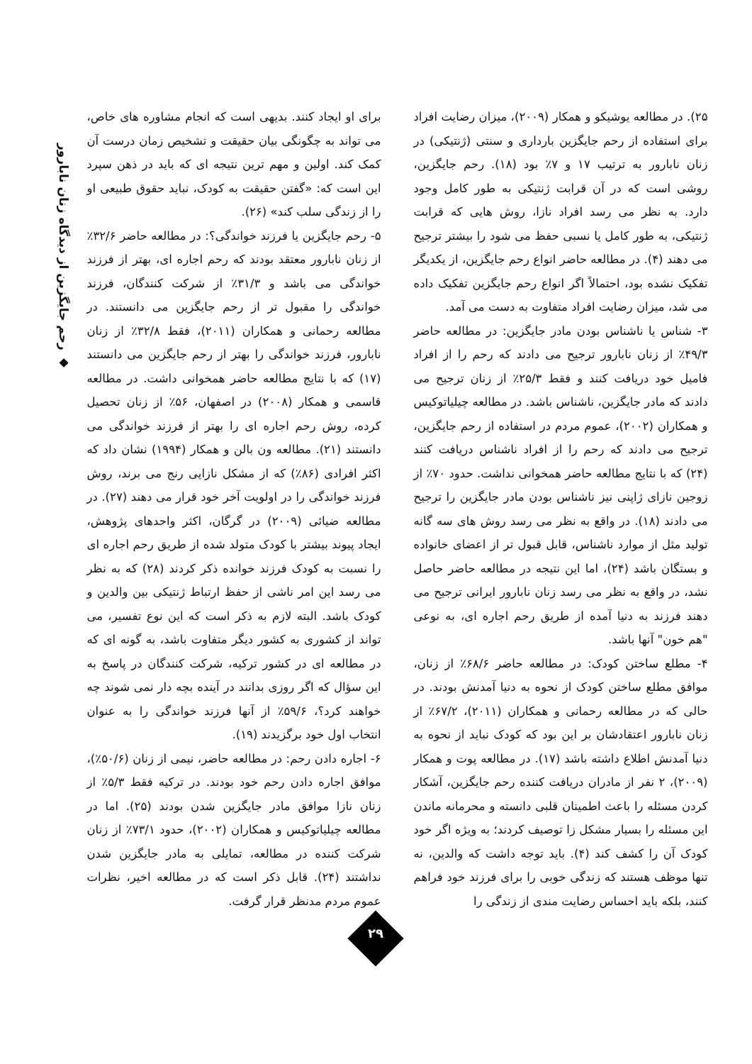◆ رحم جایگزین از دیدگاه زنان نابارور
۲۵). در مطالعه یوشیکو و همکار (۲۰۰۹)، میزان رضایت افراد برای استفاده از رحم جایگزین بارداری و سنتی (ژنتیکی) در زنان نابارور به ترتیب ۱۷ و ۷٪ بود (۱۸). رحم جایگزین، روشی است که در آن قرابت ژنتیکی به طور کامل وجود دارد. به نظر می رسد افراد نازا، روش هایی که قرابت ژنتیکی، به طور کامل یا نسبی حفظ می شود را بیشتر ترجیح می دهند (۴). در مطالعه حاضر انواع رحم جایگزین، از یکدیگر تفکیک نشده بود، احتمالاً اگر انواع رحم جایگزین تفکیک داده می شد، میزان رضایت افراد متفاوت به دست می آمد.
۳- شناس یا ناشناس بودن مادر جایگزین: در مطالعه حاضر ۴۹/۳٪ از زنان نابارور ترجیح می دادند که رحم را از افراد فامیل خود دریافت کنند و فقط ۲۵/۳٪ از زنان ترجیح می دادند که مادر جایگزین، ناشناس باشد. در مطالعه چیلیاتوکیس و همکاران (۲۰۰۲)، عموم مردم در استفاده از رحم جایگزین، ترجیح می دادند که رحم را از افراد ناشناس دریافت کنند (۲۴) که با نتایج مطالعه حاضر همخوانی نداشت. حدود ۷۰٪ از زوجین نازای ژاپنی نیز ناشناس بودن مادر جایگزین را ترجیح می دادند (۱۸). در واقع به نظر می رسد روش های سه گانه تولید مثل از موارد ناشناس، قابل قبول تر از اعضای خانواده و بستگان باشد (۲۴)، اما این نتیجه در مطالعه حاضر حاصل نشد، در واقع به نظر می رسد زنان نابارور ایرانی ترجیح می دهند فرزند به دنیا آمده از طریق رحم اجاره ای، به نوعی "هم خون" آنها باشد.
۴- مطلع ساختن کودک: در مطالعه حاضر ۶۸/۶٪ از زنان، موافق مطلع ساختن کودک از نحوه به دنیا آمدنش بودند. در حالی که در مطالعه رحمانی و همکاران (۲۰۱۱)، ۶۷/۲٪ از زنان نابارور اعتقادشان بر این بود که کودک نباید از نحوه به دنیا آمدنش اطلاع داشته باشد (۱۷). در مطالعه پوت و همکار (۲۰۰۹)، ۲ نفر از مادران دریافت کننده رحم جایگزین، آشکار کردن مسئله را باعث اطمینان قلبی دانسته و محرمانه ماندن این مسئله را بسیار مشکل زا توصیف کردند؛ به ویژه اگر خود کودک آن را کشف کند (۴). باید توجه داشت که والدین، نه تنها موظف هستند که زندگی خوبی را برای فرزند خود فراهم کنند، بلکه باید احساس رضایت مندی از زندگی را
برای او ایجاد کنند. بدیهی است که انجام مشاوره های خاص، می تواند به چگونگی بیان حقیقت و تشخیص زمان درست آن کمک کند. اولین و مهم ترین نتیجه ای که باید در ذهن سپرد این است که: «گفتن حقیقت به کودک، نباید حقوق طبیعی او را از زندگی سلب کند» (۲۶).
۵- رحم جایگزین یا فرزند خواندگی؟: در مطالعه حاضر ۳۲/۶٪ از زنان نابارور معتقد بودند که رحم اجاره ای، بهتر از فرزند خواندگی می باشد و ۳۱/۳٪ از شرکت کنندگان، فرزند خواندگی را مقبول تر از رحم جایگزین می دانستند. در مطالعه رحمانی و همکاران (۲۰۱۱)، فقط ۳۲/۸٪ از زنان نابارور، فرزند خواندگی را بهتر از رحم جایگزین می دانستند (۱۷) که با نتایج مطالعه حاضر همخوانی داشت. در مطالعه قاسمی و همکار (۲۰۰۸) در اصفهان، ۵۶٪ از زنان تحصیل کرده، روش رحم اجاره ای را بهتر از فرزند خواندگی می دانستند (۲۱). مطالعه ون بالن و همکار (۱۹۹۴) نشان داد که اکثر افرادی (۸۶٪) که از مشکل نازایی رنج می برند، روش فرزند خواندگی را در اولویت آخر خود قرار می دهند (۲۷). در مطالعه ضیائی (۲۰۰۹) در گرگان، اکثر واحدهای پژوهش، ایجاد پیوند بیشتر با کودک متولد شده از طریق رحم اجاره ای را نسبت به کودک فرزند خوانده ذکر کردند (۲۸) که به نظر می رسد این امر ناشی از حفظ ارتباط ژنتیکی بین والدین و کودک باشد. البته لازم به ذکر است که این نوع تفسیر، می تواند از کشوری به کشور دیگر متفاوت باشد، به گونه ای که در مطالعه ای در کشور ترکیه، شرکت کنندگان در پاسخ به این سؤال که اگر روزی بدانند در آینده بچه دار نمی شوند چه خواهند کرد؟، ۵۹/۶٪ از آنها فرزند خواندگی را به عنوان انتخاب اول خود برگزیدند (۱۹).
۶- اجاره دادن رحم: در مطالعه حاضر، نیمی از زنان (۵۰/۶٪)، موافق اجاره دادن رحم خود بودند. در ترکیه فقط ۵/۳٪ از زنان نازا موافق مادر جایگزین شدن بودند (۲۵). اما در مطالعه چیلیاتوکیس و همکاران (۲۰۰۲)، حدود ۷۳/۱٪ از زنان شرکت کننده در مطالعه، تمایلی به مادر جایگزین شدن نداشتند (۲۴). قابل ذکر است که در مطالعه اخیر، نظرات عموم مردم مدنظر قرار گرفت.
۲۹